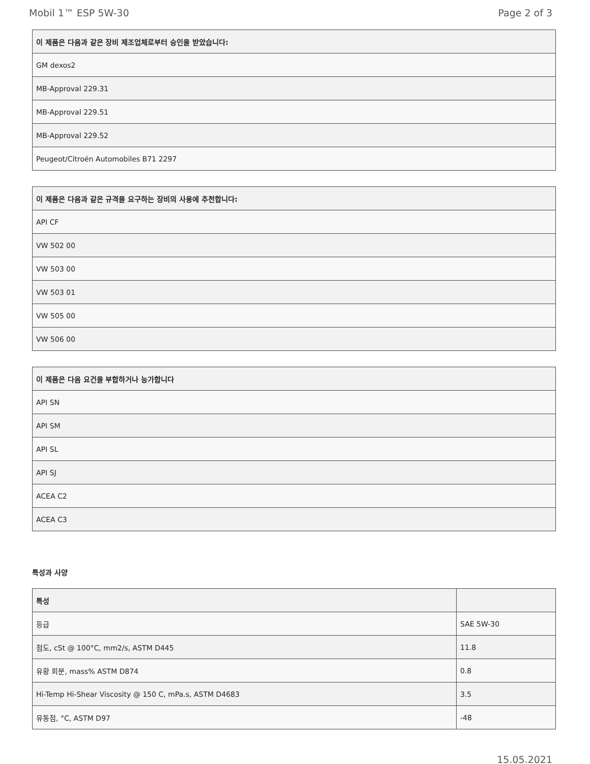Mobil 1™ ESP 5W-30 Page 2 of 3
| 이 제품은 다음과 같은 장비 제조업체로부터 승인을 받았습니다: |
| --- |
| GM dexos2 |
| MB-Approval 229.31 |
| MB-Approval 229.51 |
| MB-Approval 229.52 |
| Peugeot/Citroën Automobiles B71 2297 |
| 이 제품은 다음과 같은 규격을 요구하는 장비의 사용에 추천합니다: |
| --- |
| API CF |
| VW 502 00 |
| VW 503 00 |
| VW 503 01 |
| VW 505 00 |
| VW 506 00 |
| 이 제품은 다음 요건을 부합하거나 능가합니다 |
| --- |
| API SN |
| API SM |
| API SL |
| API SJ |
| ACEA C2 |
| ACEA C3 |
특성과 사양
| 특성 | |
| --- | --- |
| 등급 | SAE 5W-30 |
| 점도, cSt @ 100°C, mm2/s, ASTM D445 | 11.8 |
| 유황 회분, mass% ASTM D874 | 0.8 |
| Hi-Temp Hi-Shear Viscosity @ 150 C, mPa.s, ASTM D4683 | 3.5 |
| 유동점, °C, ASTM D97 | -48 |
15.05.2021